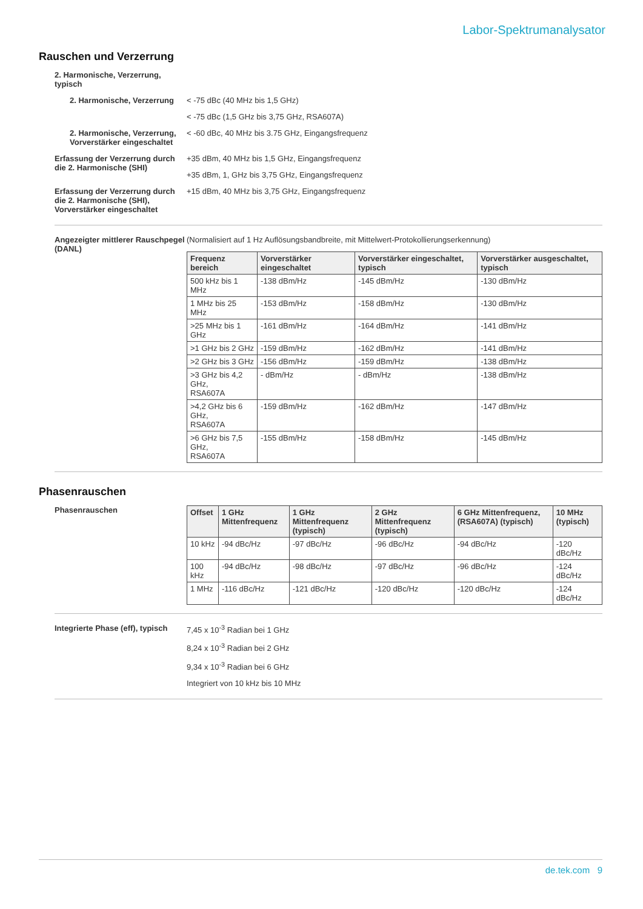Labor-Spektrumanalysator
Rauschen und Verzerrung
2. Harmonische, Verzerrung, typisch
2. Harmonische, Verzerrung
< -75 dBc (40 MHz bis 1,5 GHz)
< -75 dBc (1,5 GHz bis 3,75 GHz, RSA607A)
2. Harmonische, Verzerrung, Vorverstärker eingeschaltet
< -60 dBc, 40 MHz bis 3.75 GHz, Eingangsfrequenz
Erfassung der Verzerrung durch die 2. Harmonische (SHI)
+35 dBm, 40 MHz bis 1,5 GHz, Eingangsfrequenz
+35 dBm, 1, GHz bis 3,75 GHz, Eingangsfrequenz
Erfassung der Verzerrung durch die 2. Harmonische (SHI), Vorverstärker eingeschaltet
+15 dBm, 40 MHz bis 3,75 GHz, Eingangsfrequenz
Angezeigter mittlerer Rauschpegel (DANL)
(Normalisiert auf 1 Hz Auflösungsbandbreite, mit Mittelwert-Protokollierungserkennung)
| Frequenz bereich | Vorverstärker eingeschaltet | Vorverstärker eingeschaltet, typisch | Vorverstärker ausgeschaltet, typisch |
| --- | --- | --- | --- |
| 500 kHz bis 1 MHz | -138 dBm/Hz | -145 dBm/Hz | -130 dBm/Hz |
| 1 MHz bis 25 MHz | -153 dBm/Hz | -158 dBm/Hz | -130 dBm/Hz |
| >25 MHz bis 1 GHz | -161 dBm/Hz | -164 dBm/Hz | -141 dBm/Hz |
| >1 GHz bis 2 GHz | -159 dBm/Hz | -162 dBm/Hz | -141 dBm/Hz |
| >2 GHz bis 3 GHz | -156 dBm/Hz | -159 dBm/Hz | -138 dBm/Hz |
| >3 GHz bis 4,2 GHz, RSA607A | - dBm/Hz | - dBm/Hz | -138 dBm/Hz |
| >4,2 GHz bis 6 GHz, RSA607A | -159 dBm/Hz | -162 dBm/Hz | -147 dBm/Hz |
| >6 GHz bis 7,5 GHz, RSA607A | -155 dBm/Hz | -158 dBm/Hz | -145 dBm/Hz |
Phasenrauschen
Phasenrauschen
| Offset | 1 GHz Mittenfrequenz | 1 GHz Mittenfrequenz (typisch) | 2 GHz Mittenfrequenz (typisch) | 6 GHz Mittenfrequenz, (RSA607A) (typisch) | 10 MHz (typisch) |
| --- | --- | --- | --- | --- | --- |
| 10 kHz | -94 dBc/Hz | -97 dBc/Hz | -96 dBc/Hz | -94 dBc/Hz | -120 dBc/Hz |
| 100 kHz | -94 dBc/Hz | -98 dBc/Hz | -97 dBc/Hz | -96 dBc/Hz | -124 dBc/Hz |
| 1 MHz | -116 dBc/Hz | -121 dBc/Hz | -120 dBc/Hz | -120 dBc/Hz | -124 dBc/Hz |
Integrierte Phase (eff), typisch
7,45 x 10<sup>-3</sup> Radian bei 1 GHz
8,24 x 10<sup>-3</sup> Radian bei 2 GHz
9,34 x 10<sup>-3</sup> Radian bei 6 GHz
Integriert von 10 kHz bis 10 MHz
de.tek.com 9